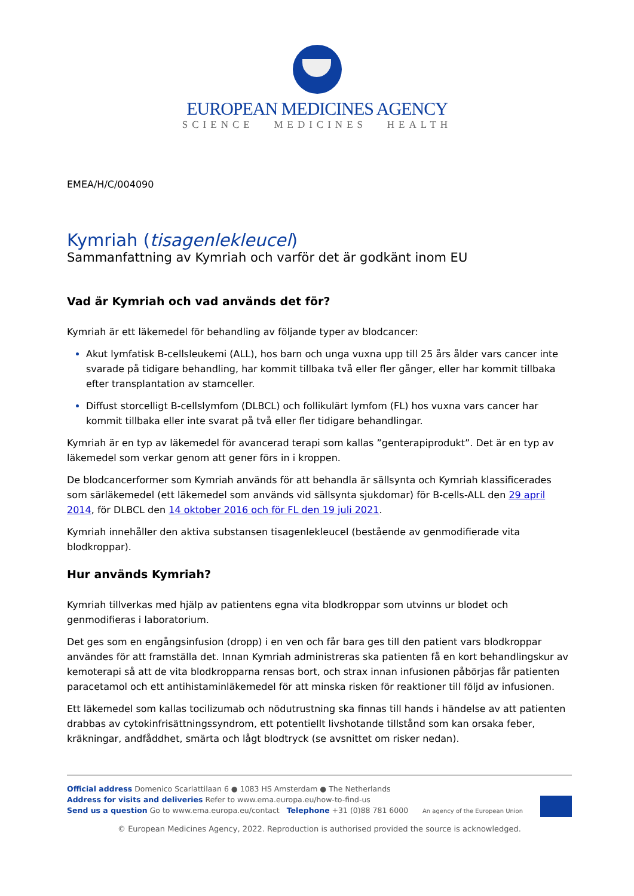EUROPEAN MEDICINES AGENCY
SCIENCE MEDICINES HEALTH
EMEA/H/C/004090
Kymriah (tisagenlekleucel)
Sammanfattning av Kymriah och varför det är godkänt inom EU
Vad är Kymriah och vad används det för?
Kymriah är ett läkemedel för behandling av följande typer av blodcancer:
Akut lymfatisk B-cellsleukemi (ALL), hos barn och unga vuxna upp till 25 års ålder vars cancer inte svarade på tidigare behandling, har kommit tillbaka två eller fler gånger, eller har kommit tillbaka efter transplantation av stamceller.
Diffust storcelligt B-cellslymfom (DLBCL) och follikulärt lymfom (FL) hos vuxna vars cancer har kommit tillbaka eller inte svarat på två eller fler tidigare behandlingar.
Kymriah är en typ av läkemedel för avancerad terapi som kallas ”genterapiprodukt”. Det är en typ av läkemedel som verkar genom att gener förs in i kroppen.
De blodcancerformer som Kymriah används för att behandla är sällsynta och Kymriah klassificerades som särläkemedel (ett läkemedel som används vid sällsynta sjukdomar) för B-cells-ALL den 29 april 2014, för DLBCL den 14 oktober 2016 och för FL den 19 juli 2021.
Kymriah innehåller den aktiva substansen tisagenlekleucel (bestående av genmodifierade vita blodkroppar).
Hur används Kymriah?
Kymriah tillverkas med hjälp av patientens egna vita blodkroppar som utvinns ur blodet och genmodifieras i laboratorium.
Det ges som en engångsinfusion (dropp) i en ven och får bara ges till den patient vars blodkroppar användes för att framställa det. Innan Kymriah administreras ska patienten få en kort behandlingskur av kemoterapi så att de vita blodkropparna rensas bort, och strax innan infusionen påbörjas får patienten paracetamol och ett antihistaminläkemedel för att minska risken för reaktioner till följd av infusionen.
Ett läkemedel som kallas tocilizumab och nödutrustning ska finnas till hands i händelse av att patienten drabbas av cytokinfrisättningssyndrom, ett potentiellt livshotande tillstånd som kan orsaka feber, kräkningar, andfåddhet, smärta och lågt blodtryck (se avsnittet om risker nedan).
Official address Domenico Scarlattilaan 6 ● 1083 HS Amsterdam ● The Netherlands
Address for visits and deliveries Refer to www.ema.europa.eu/how-to-find-us
Send us a question Go to www.ema.europa.eu/contact Telephone +31 (0)88 781 6000 An agency of the European Union
© European Medicines Agency, 2022. Reproduction is authorised provided the source is acknowledged.